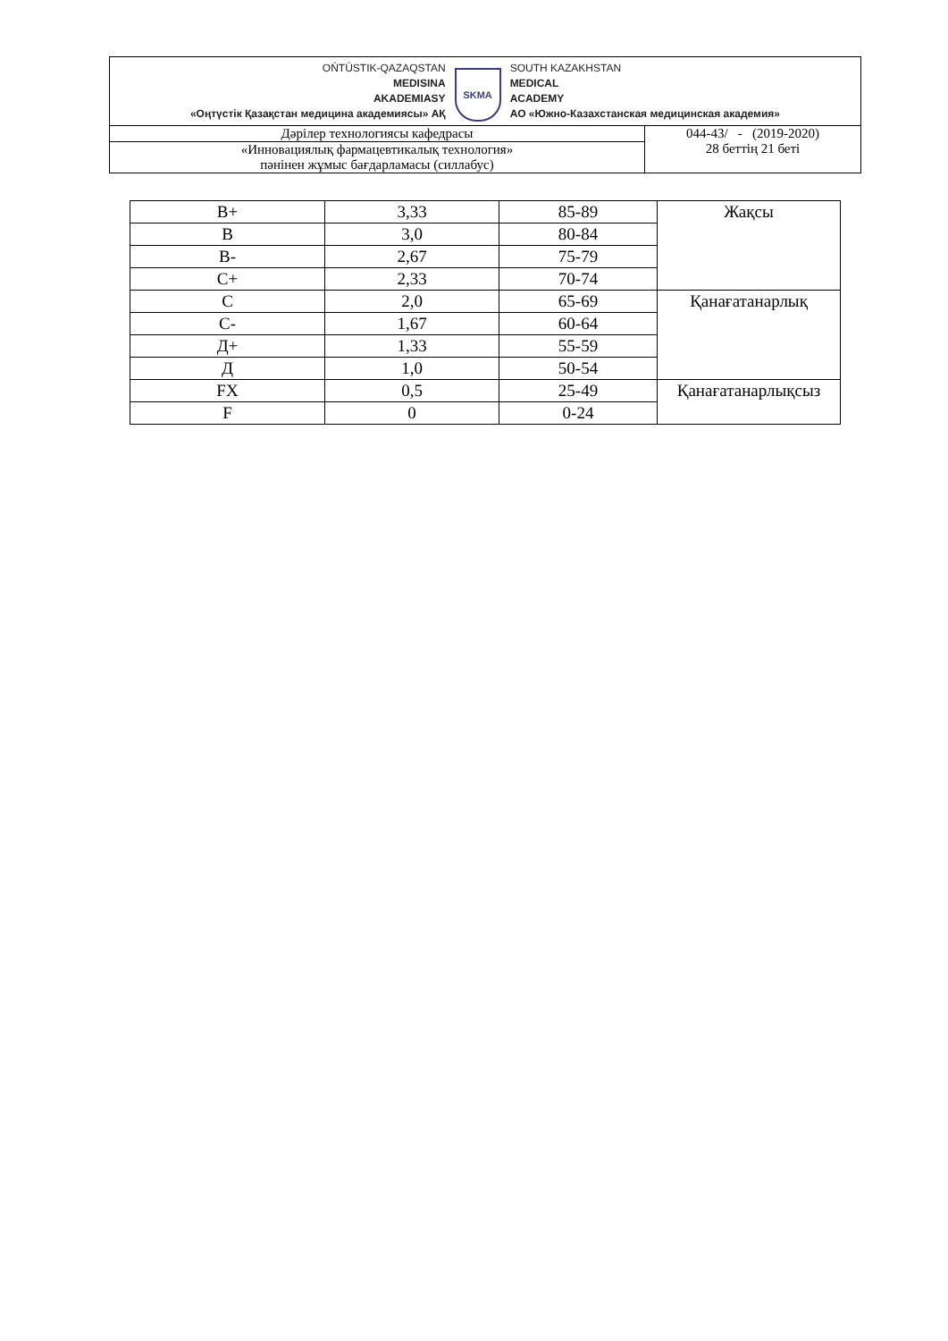| OŃTÚSTIK-QAZAQSTAN MEDISINA AKADEMIASY «Оңтүстік Қазақстан медицина академиясы» АҚ SKMA SOUTH KAZAKHSTAN MEDICAL ACADEMY АО «Южно-Казахстанская медицинская академия» | |
| Дәрілер технологиясы кафедрасы | 044-43/ - (2019-2020) 28 беттің 21 беті |
| «Инновациялық фармацевтикалық технология» пәнінен жұмыс бағдарламасы (силлабус) | |
| В+ | 3,33 | 85-89 | Жақсы |
| В | 3,0 | 80-84 | |
| В- | 2,67 | 75-79 | |
| С+ | 2,33 | 70-74 | |
| С | 2,0 | 65-69 | Қанағатанарлық |
| С- | 1,67 | 60-64 | |
| Д+ | 1,33 | 55-59 | |
| Д | 1,0 | 50-54 | |
| FX | 0,5 | 25-49 | Қанағатанарлықсыз |
| F | 0 | 0-24 | |